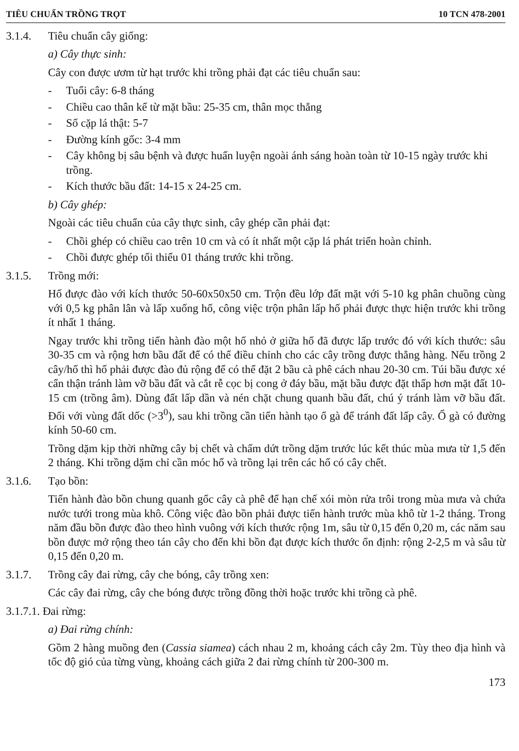TIÊU CHUẨN TRỒNG TRỌT 10 TCN 478-2001
3.1.4. Tiêu chuẩn cây giống:
a) Cây thực sinh:
Cây con được ươm từ hạt trước khi trồng phải đạt các tiêu chuẩn sau:
- Tuổi cây: 6-8 tháng
- Chiều cao thân kể từ mặt bầu: 25-35 cm, thân mọc thẳng
- Số cặp lá thật: 5-7
- Đường kính gốc: 3-4 mm
- Cây không bị sâu bệnh và được huấn luyện ngoài ánh sáng hoàn toàn từ 10-15 ngày trước khi trồng.
- Kích thước bầu đất: 14-15 x 24-25 cm.
b) Cây ghép:
Ngoài các tiêu chuẩn của cây thực sinh, cây ghép cần phải đạt:
- Chồi ghép có chiều cao trên 10 cm và có ít nhất một cặp lá phát triển hoàn chỉnh.
- Chồi được ghép tối thiểu 01 tháng trước khi trồng.
3.1.5. Trồng mới:
Hố được đào với kích thước 50-60x50x50 cm. Trộn đều lớp đất mặt với 5-10 kg phân chuồng cùng với 0,5 kg phân lân và lấp xuống hố, công việc trộn phân lấp hố phải được thực hiện trước khi trồng ít nhất 1 tháng.
Ngay trước khi trồng tiến hành đào một hố nhỏ ở giữa hố đã được lấp trước đó với kích thước: sâu 30-35 cm và rộng hơn bầu đất để có thể điều chỉnh cho các cây trồng được thẳng hàng. Nếu trồng 2 cây/hố thì hố phải được đào đủ rộng để có thể đặt 2 bầu cà phê cách nhau 20-30 cm. Túi bầu được xé cẩn thận tránh làm vỡ bầu đất và cắt rễ cọc bị cong ở đáy bầu, mặt bầu được đặt thấp hơn mặt đất 10-15 cm (trồng âm). Dùng đất lấp dần và nén chặt chung quanh bầu đất, chú ý tránh làm vỡ bầu đất. Đối với vùng đất dốc (>3<sup>0</sup>), sau khi trồng cần tiến hành tạo ổ gà để tránh đất lấp cây. Ổ gà có đường kính 50-60 cm.
Trồng dặm kịp thời những cây bị chết và chấm dứt trồng dặm trước lúc kết thúc mùa mưa từ 1,5 đến 2 tháng. Khi trồng dặm chỉ cần móc hố và trồng lại trên các hố có cây chết.
3.1.6. Tạo bồn:
Tiến hành đào bồn chung quanh gốc cây cà phê để hạn chế xói mòn rửa trôi trong mùa mưa và chứa nước tưới trong mùa khô. Công việc đào bồn phải được tiến hành trước mùa khô từ 1-2 tháng. Trong năm đầu bồn được đào theo hình vuông với kích thước rộng 1m, sâu từ 0,15 đến 0,20 m, các năm sau bồn được mở rộng theo tán cây cho đến khi bồn đạt được kích thước ổn định: rộng 2-2,5 m và sâu từ 0,15 đến 0,20 m.
3.1.7. Trồng cây đai rừng, cây che bóng, cây trồng xen:
Các cây đai rừng, cây che bóng được trồng đồng thời hoặc trước khi trồng cà phê.
3.1.7.1. Đai rừng:
a) Đai rừng chính:
Gồm 2 hàng muồng đen (Cassia siamea) cách nhau 2 m, khoảng cách cây 2m. Tùy theo địa hình và tốc độ gió của từng vùng, khoảng cách giữa 2 đai rừng chính từ 200-300 m.
173